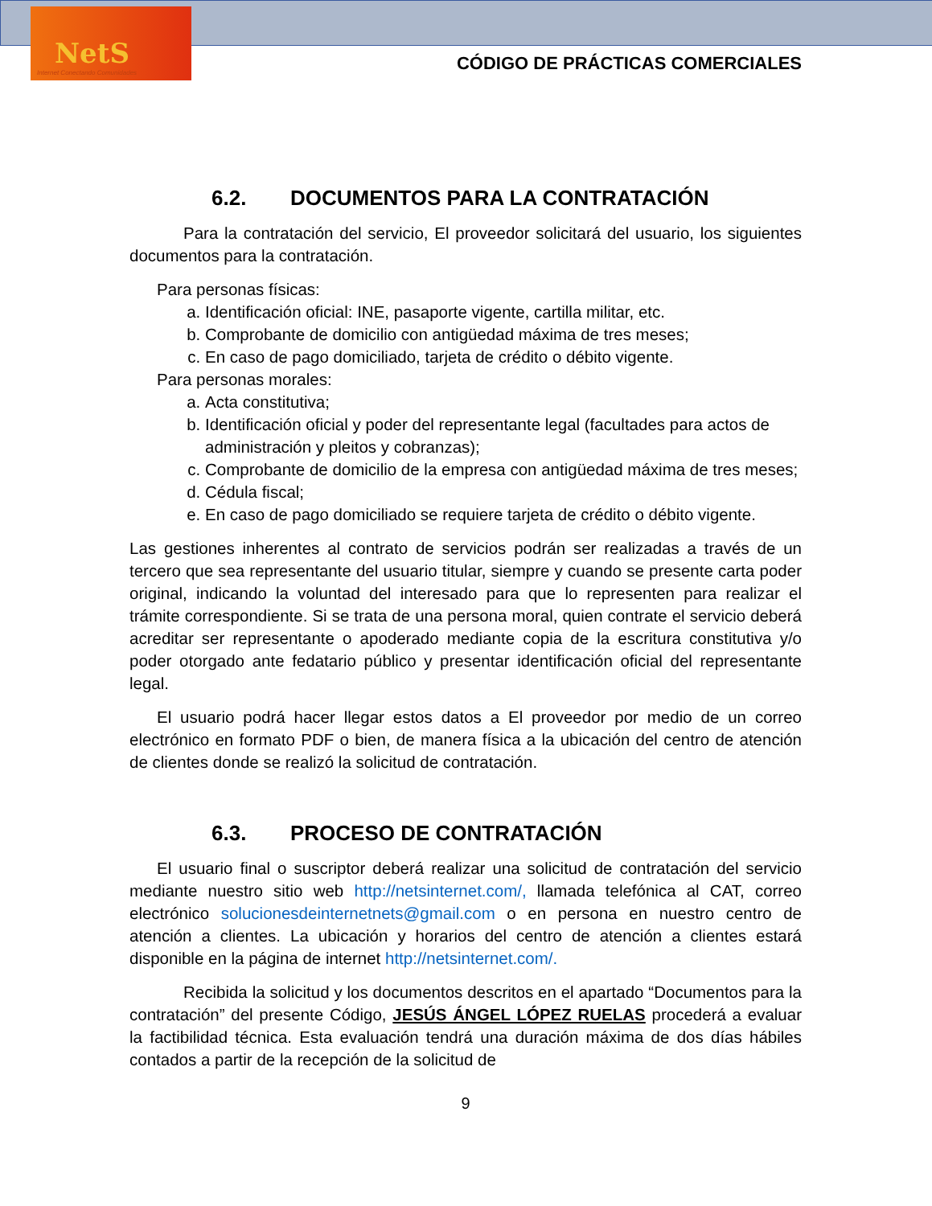NetS
Internet Conectando Comunidades
CÓDIGO DE PRÁCTICAS COMERCIALES
6.2. DOCUMENTOS PARA LA CONTRATACIÓN
Para la contratación del servicio, El proveedor solicitará del usuario, los siguientes documentos para la contratación.
Para personas físicas:
a. Identificación oficial: INE, pasaporte vigente, cartilla militar, etc.
b. Comprobante de domicilio con antigüedad máxima de tres meses;
c. En caso de pago domiciliado, tarjeta de crédito o débito vigente.
Para personas morales:
a. Acta constitutiva;
b. Identificación oficial y poder del representante legal (facultades para actos de administración y pleitos y cobranzas);
c. Comprobante de domicilio de la empresa con antigüedad máxima de tres meses;
d. Cédula fiscal;
e. En caso de pago domiciliado se requiere tarjeta de crédito o débito vigente.
Las gestiones inherentes al contrato de servicios podrán ser realizadas a través de un tercero que sea representante del usuario titular, siempre y cuando se presente carta poder original, indicando la voluntad del interesado para que lo representen para realizar el trámite correspondiente. Si se trata de una persona moral, quien contrate el servicio deberá acreditar ser representante o apoderado mediante copia de la escritura constitutiva y/o poder otorgado ante fedatario público y presentar identificación oficial del representante legal.
El usuario podrá hacer llegar estos datos a El proveedor por medio de un correo electrónico en formato PDF o bien, de manera física a la ubicación del centro de atención de clientes donde se realizó la solicitud de contratación.
6.3. PROCESO DE CONTRATACIÓN
El usuario final o suscriptor deberá realizar una solicitud de contratación del servicio mediante nuestro sitio web http://netsinternet.com/, llamada telefónica al CAT, correo electrónico solucionesdeinternetnets@gmail.com o en persona en nuestro centro de atención a clientes. La ubicación y horarios del centro de atención a clientes estará disponible en la página de internet http://netsinternet.com/.
Recibida la solicitud y los documentos descritos en el apartado “Documentos para la contratación” del presente Código, JESÚS ÁNGEL LÓPEZ RUELAS procederá a evaluar la factibilidad técnica. Esta evaluación tendrá una duración máxima de dos días hábiles contados a partir de la recepción de la solicitud de
9